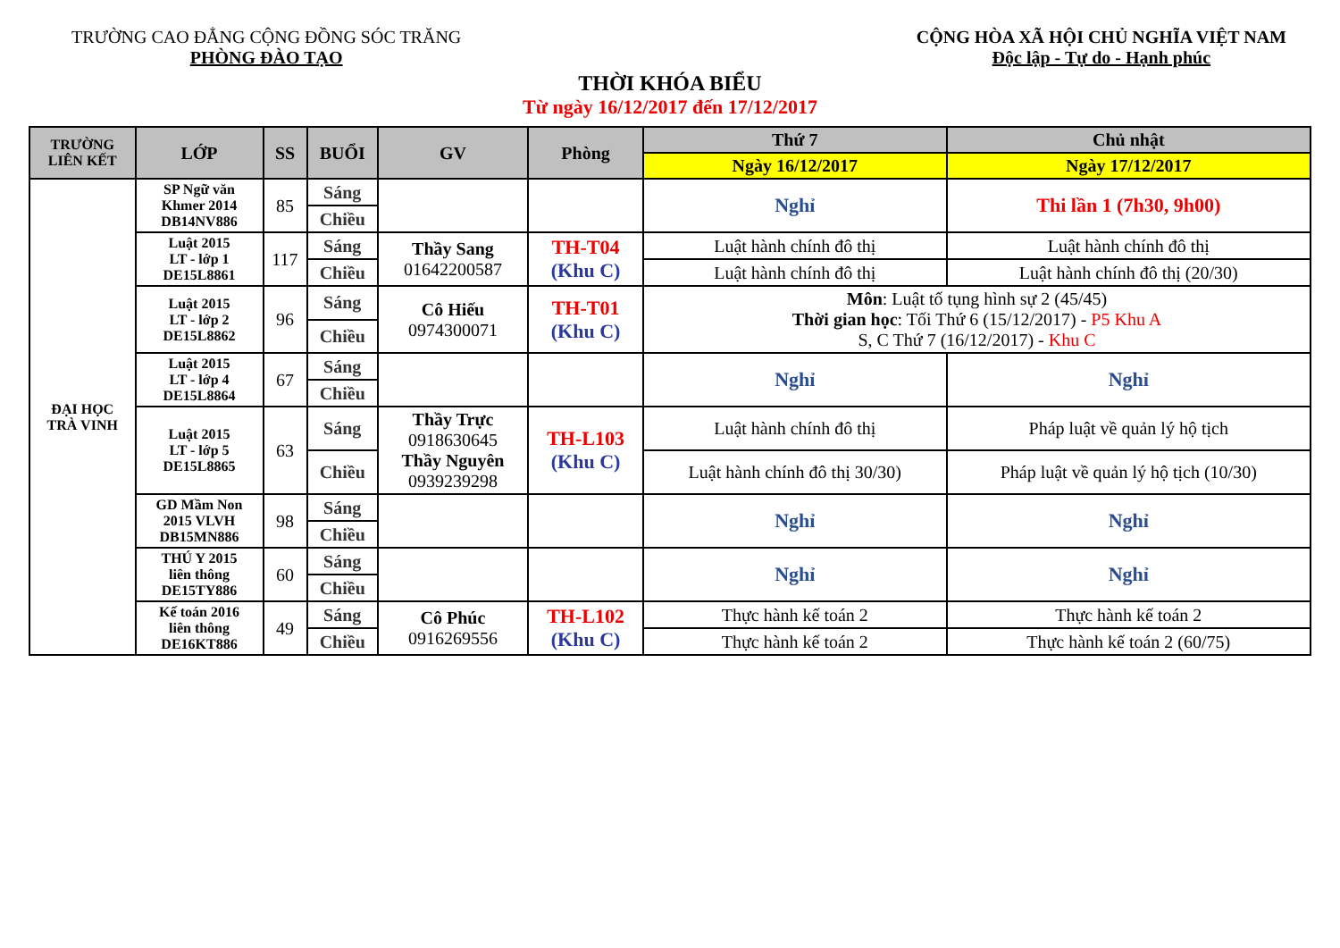TRƯỜNG CAO ĐẲNG CỘNG ĐỒNG SÓC TRĂNG
PHÒNG ĐÀO TẠO
CỘNG HÒA XÃ HỘI CHỦ NGHĨA VIỆT NAM
Độc lập - Tự do - Hạnh phúc
THỜI KHÓA BIỂU
Từ ngày 16/12/2017 đến 17/12/2017
| TRƯỜNG LIÊN KẾT | LỚP | SS | BUỔI | GV | Phòng | Thứ 7 | Chủ nhật |
| --- | --- | --- | --- | --- | --- | --- | --- |
| | | | | | | Ngày 16/12/2017 | Ngày 17/12/2017 |
| ĐẠI HỌC TRÀ VINH | SP Ngữ văn Khmer 2014 DB14NV886 | 85 | Sáng | | | Nghỉ | Thi lần 1 (7h30, 9h00) |
| | | | Chiều | | | | |
| | Luật 2015 LT - lớp 1 DE15L8861 | 117 | Sáng | Thầy Sang 01642200587 | TH-T04 (Khu C) | Luật hành chính đô thị | Luật hành chính đô thị |
| | | | Chiều | | | Luật hành chính đô thị | Luật hành chính đô thị (20/30) |
| | Luật 2015 LT - lớp 2 DE15L8862 | 96 | Sáng | Cô Hiếu 0974300071 | TH-T01 (Khu C) | Môn : Luật tố tụng hình sự 2 (45/45) Thời gian học : Tối Thứ 6 (15/12/2017) - P5 Khu A S, C Thứ 7 (16/12/2017) - Khu C | |
| | | | Chiều | | | | |
| | Luật 2015 LT - lớp 4 DE15L8864 | 67 | Sáng | | | Nghỉ | Nghỉ |
| | | | Chiều | | | | |
| | Luật 2015 LT - lớp 5 DE15L8865 | 63 | Sáng | Thầy Trực 0918630645 Thầy Nguyên 0939239298 | TH-L103 (Khu C) | Luật hành chính đô thị | Pháp luật về quản lý hộ tịch |
| | | | Chiều | | | Luật hành chính đô thị 30/30) | Pháp luật về quản lý hộ tịch (10/30) |
| | GD Mầm Non 2015 VLVH DB15MN886 | 98 | Sáng | | | Nghỉ | Nghỉ |
| | | | Chiều | | | | |
| | THÚ Y 2015 liên thông DE15TY886 | 60 | Sáng | | | Nghỉ | Nghỉ |
| | | | Chiều | | | | |
| | Kế toán 2016 liên thông DE16KT886 | 49 | Sáng | Cô Phúc 0916269556 | TH-L102 (Khu C) | Thực hành kế toán 2 | Thực hành kế toán 2 |
| | | | Chiều | | | Thực hành kế toán 2 | Thực hành kế toán 2 (60/75) |